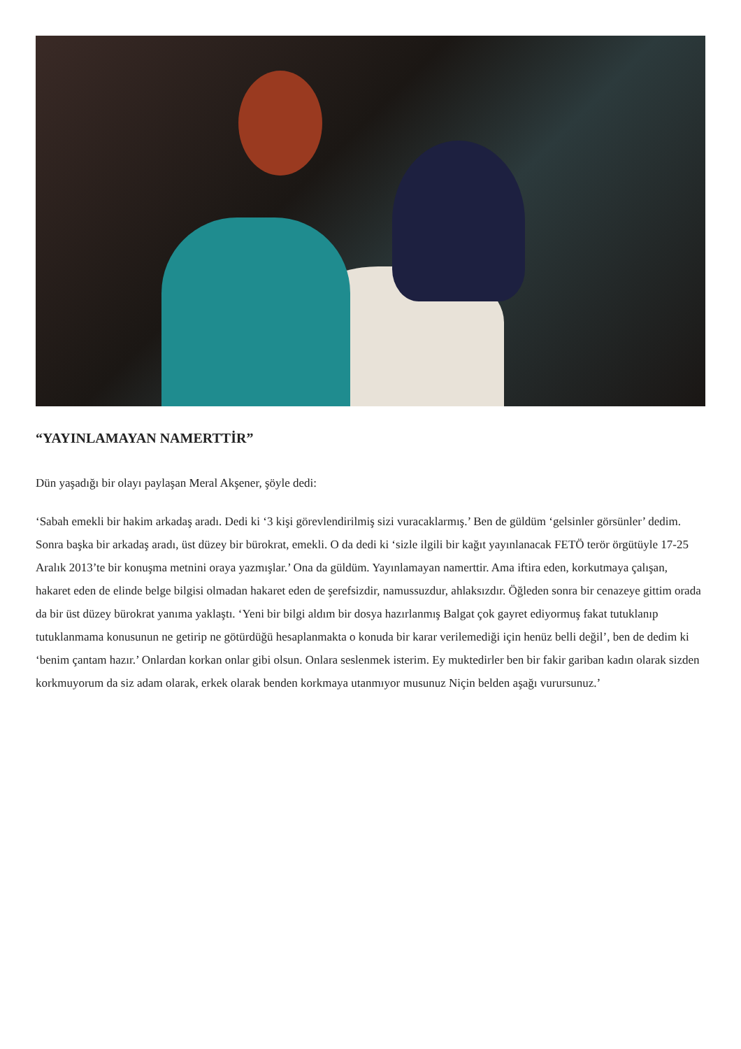“YAYINLAMAYAN NAMERTTİR”
Dün yaşadığı bir olayı paylaşan Meral Akşener, şöyle dedi:
‘Sabah emekli bir hakim arkadaş aradı. Dedi ki ‘3 kişi görevlendirilmiş sizi vuracaklarmış.’ Ben de güldüm ‘gelsinler görsünler’ dedim. Sonra başka bir arkadaş aradı, üst düzey bir bürokrat, emekli. O da dedi ki ‘sizle ilgili bir kağıt yayınlanacak FETÖ terör örgütüyle 17-25 Aralık 2013’te bir konuşma metnini oraya yazmışlar.’ Ona da güldüm. Yayınlamayan namerttir. Ama iftira eden, korkutmaya çalışan, hakaret eden de elinde belge bilgisi olmadan hakaret eden de şerefsizdir, namussuzdur, ahlaksızdır. Öğleden sonra bir cenazeye gittim orada da bir üst düzey bürokrat yanıma yaklaştı. ‘Yeni bir bilgi aldım bir dosya hazırlanmış Balgat çok gayret ediyormuş fakat tutuklanıp tutuklanmama konusunun ne getirip ne götürdüğü hesaplanmakta o konuda bir karar verilemediği için henüz belli değil’, ben de dedim ki ‘benim çantam hazır.’ Onlardan korkan onlar gibi olsun. Onlara seslenmek isterim. Ey muktedirler ben bir fakir gariban kadın olarak sizden korkmuyorum da siz adam olarak, erkek olarak benden korkmaya utanmıyor musunuz Niçin belden aşağı vurursunuz.’